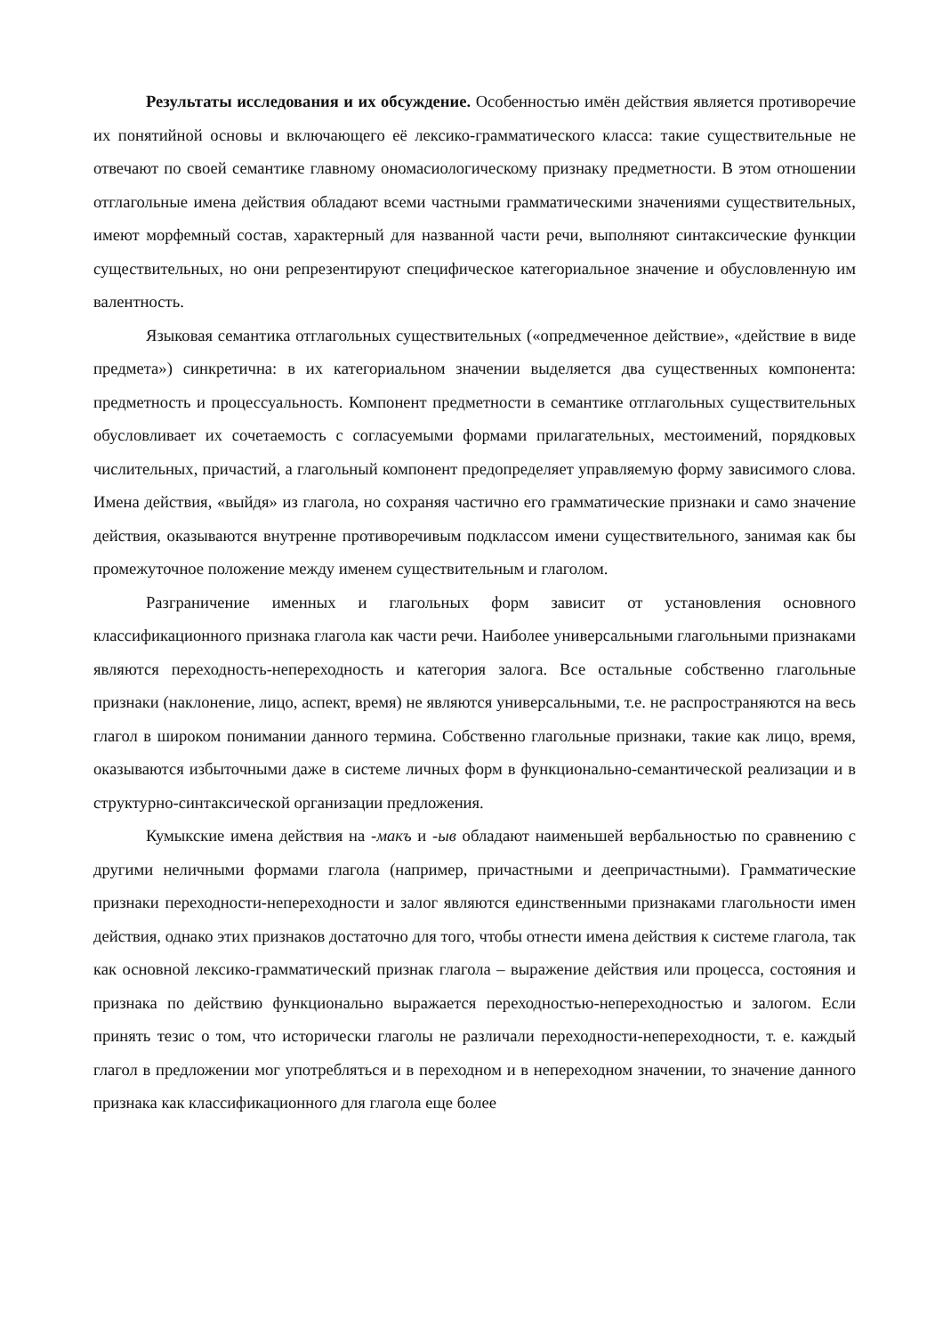Результаты исследования и их обсуждение. Особенностью имён действия является противоречие их понятийной основы и включающего её лексико-грамматического класса: такие существительные не отвечают по своей семантике главному ономасиологическому признаку предметности. В этом отношении отглагольные имена действия обладают всеми частными грамматическими значениями существительных, имеют морфемный состав, характерный для названной части речи, выполняют синтаксические функции существительных, но они репрезентируют специфическое категориальное значение и обусловленную им валентность.
Языковая семантика отглагольных существительных («опредмеченное действие», «действие в виде предмета») синкретична: в их категориальном значении выделяется два существенных компонента: предметность и процессуальность. Компонент предметности в семантике отглагольных существительных обусловливает их сочетаемость с согласуемыми формами прилагательных, местоимений, порядковых числительных, причастий, а глагольный компонент предопределяет управляемую форму зависимого слова. Имена действия, «выйдя» из глагола, но сохраняя частично его грамматические признаки и само значение действия, оказываются внутренне противоречивым подклассом имени существительного, занимая как бы промежуточное положение между именем существительным и глаголом.
Разграничение именных и глагольных форм зависит от установления основного классификационного признака глагола как части речи. Наиболее универсальными глагольными признаками являются переходность-непереходность и категория залога. Все остальные собственно глагольные признаки (наклонение, лицо, аспект, время) не являются универсальными, т.е. не распространяются на весь глагол в широком понимании данного термина. Собственно глагольные признаки, такие как лицо, время, оказываются избыточными даже в системе личных форм в функционально-семантической реализации и в структурно-синтаксической организации предложения.
Кумыкские имена действия на -макъ и -ыв обладают наименьшей вербальностью по сравнению с другими неличными формами глагола (например, причастными и деепричастными). Грамматические признаки переходности-непереходности и залог являются единственными признаками глагольности имен действия, однако этих признаков достаточно для того, чтобы отнести имена действия к системе глагола, так как основной лексико-грамматический признак глагола – выражение действия или процесса, состояния и признака по действию функционально выражается переходностью-непереходностью и залогом. Если принять тезис о том, что исторически глаголы не различали переходности-непереходности, т. е. каждый глагол в предложении мог употребляться и в переходном и в непереходном значении, то значение данного признака как классификационного для глагола еще более